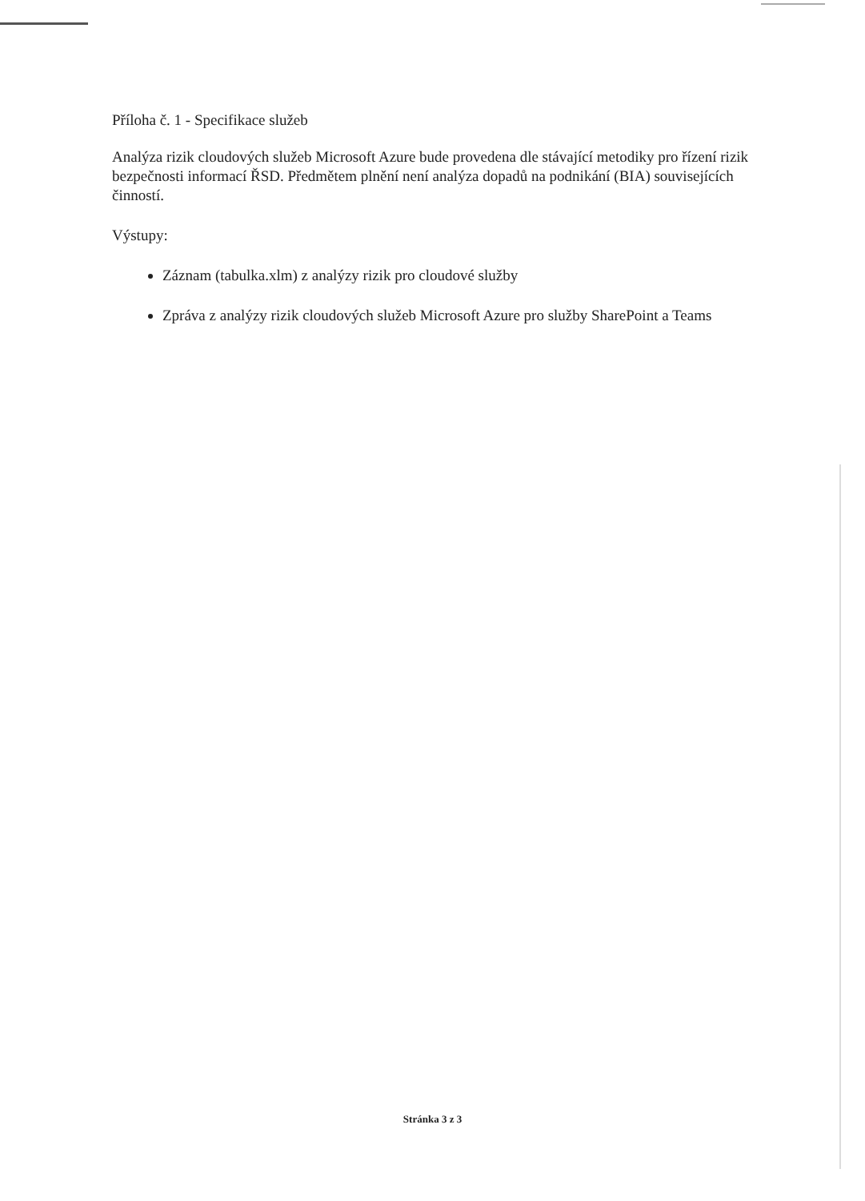Příloha č. 1 - Specifikace služeb
Analýza rizik cloudových služeb Microsoft Azure bude provedena dle stávající metodiky pro řízení rizik bezpečnosti informací ŘSD. Předmětem plnění není analýza dopadů na podnikání (BIA) souvisejících činností.
Výstupy:
Záznam (tabulka.xlm) z analýzy rizik pro cloudové služby
Zpráva z analýzy rizik cloudových služeb Microsoft Azure pro služby SharePoint a Teams
Stránka 3 z 3